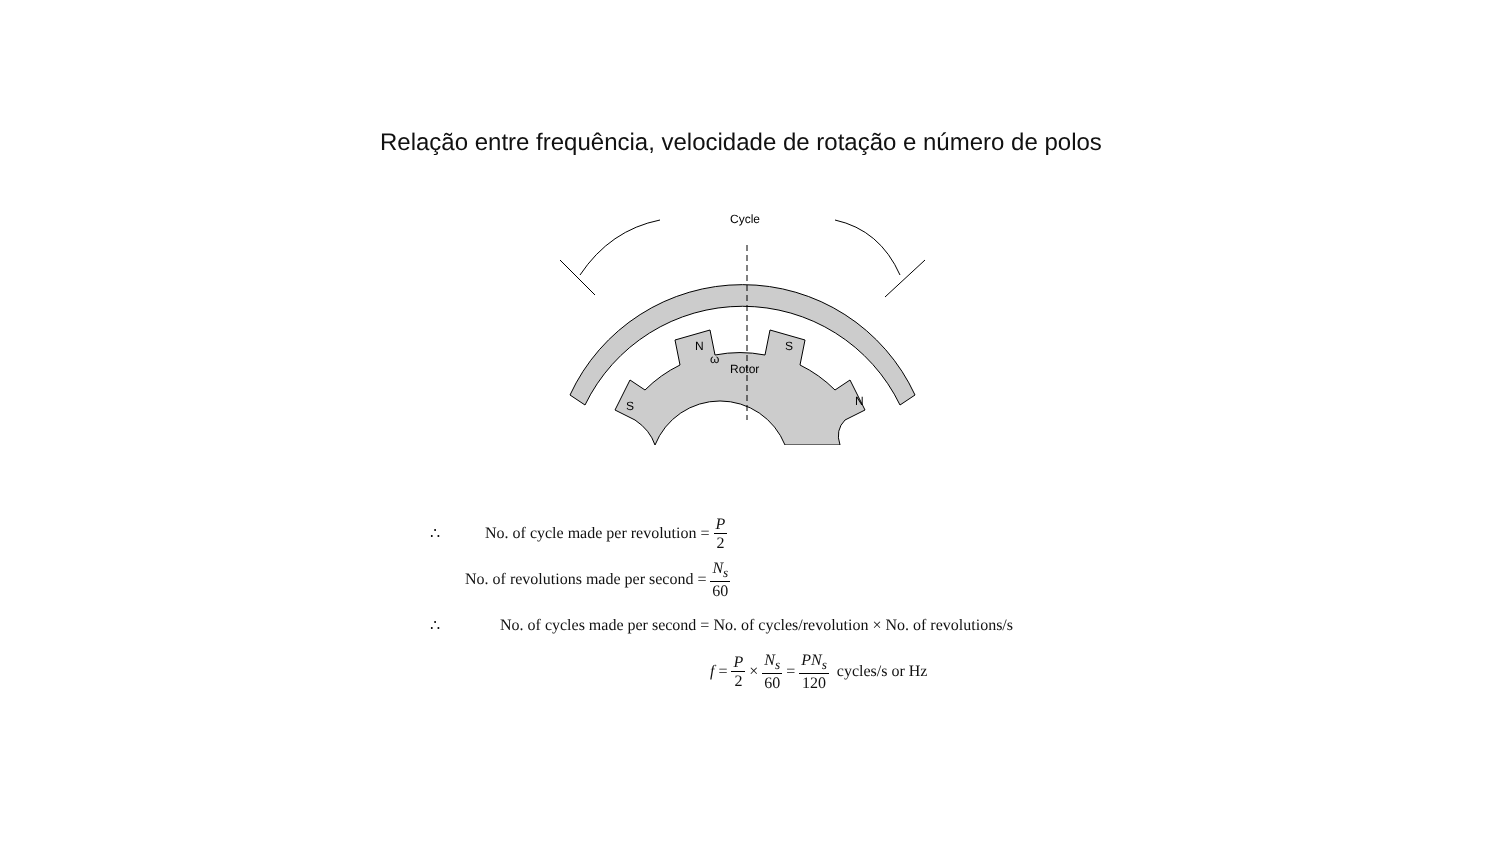Relação entre frequência, velocidade de rotação e número de polos
Cycle
N
S
S
N
ω
Rotor
∴ No. of cycle made per revolution = P 2
No. of revolutions made per second = N<sub>s</sub> 60
∴ No. of cycles made per second = No. of cycles/revolution × No. of revolutions/s
f = P 2 × N<sub>s</sub> 60 = PN<sub>s</sub> 120 cycles/s or Hz